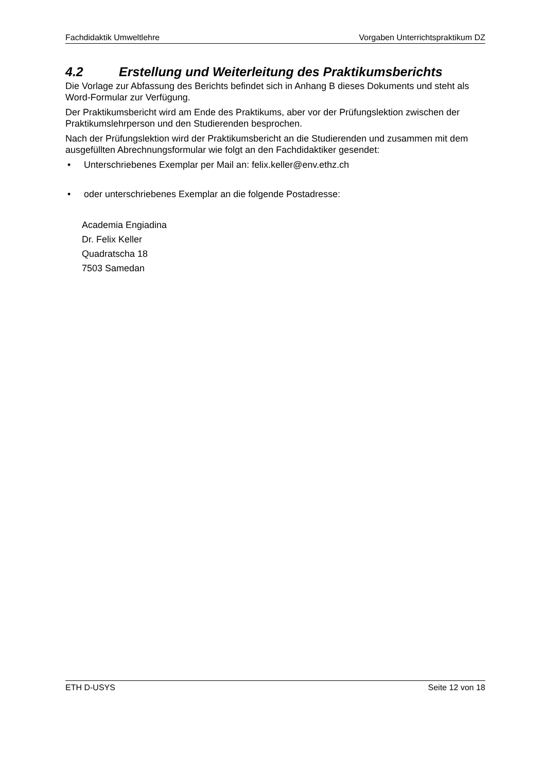Fachdidaktik Umweltlehre Vorgaben Unterrichtspraktikum DZ
4.2 Erstellung und Weiterleitung des Praktikumsberichts
Die Vorlage zur Abfassung des Berichts befindet sich in Anhang B dieses Dokuments und steht als Word-Formular zur Verfügung.
Der Praktikumsbericht wird am Ende des Praktikums, aber vor der Prüfungslektion zwischen der Praktikumslehrperson und den Studierenden besprochen.
Nach der Prüfungslektion wird der Praktikumsbericht an die Studierenden und zusammen mit dem ausgefüllten Abrechnungsformular wie folgt an den Fachdidaktiker gesendet:
• Unterschriebenes Exemplar per Mail an: felix.keller@env.ethz.ch
• oder unterschriebenes Exemplar an die folgende Postadresse:
Academia Engiadina
Dr. Felix Keller
Quadratscha 18
7503 Samedan
ETH D-USYS Seite 12 von 18